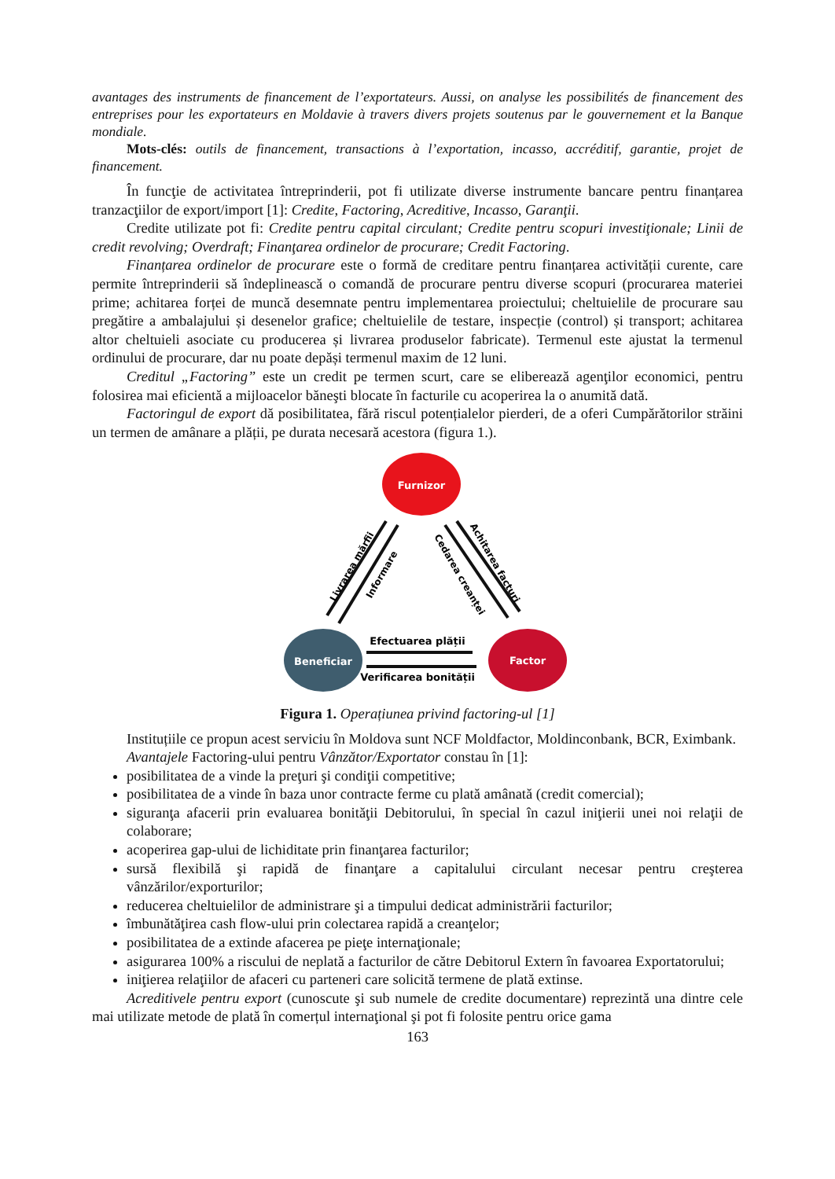avantages des instruments de financement de l’exportateurs. Aussi, on analyse les possibilités de financement des entreprises pour les exportateurs en Moldavie à travers divers projets soutenus par le gouvernement et la Banque mondiale.
Mots-clés: outils de financement, transactions à l’exportation, incasso, accréditif, garantie, projet de financement.
În funcţie de activitatea întreprinderii, pot fi utilizate diverse instrumente bancare pentru finanțarea tranzacţiilor de export/import [1]: Credite, Factoring, Acreditive, Incasso, Garanţii.
Credite utilizate pot fi: Credite pentru capital circulant; Credite pentru scopuri investiţionale; Linii de credit revolving; Overdraft; Finanţarea ordinelor de procurare; Credit Factoring.
Finanțarea ordinelor de procurare este o formă de creditare pentru finanțarea activității curente, care permite întreprinderii să îndeplinească o comandă de procurare pentru diverse scopuri (procurarea materiei prime; achitarea forței de muncă desemnate pentru implementarea proiectului; cheltuielile de procurare sau pregătire a ambalajului și desenelor grafice; cheltuielile de testare, inspecție (control) și transport; achitarea altor cheltuieli asociate cu producerea și livrarea produselor fabricate). Termenul este ajustat la termenul ordinului de procurare, dar nu poate depăși termenul maxim de 12 luni.
Creditul „Factoring” este un credit pe termen scurt, care se eliberează agenţilor economici, pentru folosirea mai eficientă a mijloacelor băneşti blocate în facturile cu acoperirea la o anumită dată.
Factoringul de export dă posibilitatea, fără riscul potențialelor pierderi, de a oferi Cumpărătorilor străini un termen de amânare a plății, pe durata necesară acestora (figura 1.).
Furnizor
Beneficiar
Factor
Livrarea mărfii
Informare
Cedarea creanței
Achitarea facturi
Efectuarea plății
Verificarea bonității
Figura 1. Operațiunea privind factoring-ul [1]
Instituțiile ce propun acest serviciu în Moldova sunt NCF Moldfactor, Moldinconbank, BCR, Eximbank.
Avantajele Factoring-ului pentru Vânzător/Exportator constau în [1]:
posibilitatea de a vinde la preţuri şi condiţii competitive;
posibilitatea de a vinde în baza unor contracte ferme cu plată amânată (credit comercial);
siguranţa afacerii prin evaluarea bonităţii Debitorului, în special în cazul iniţierii unei noi relaţii de colaborare;
acoperirea gap-ului de lichiditate prin finanţarea facturilor;
sursă flexibilă şi rapidă de finanţare a capitalului circulant necesar pentru creşterea vânzărilor/exporturilor;
reducerea cheltuielilor de administrare şi a timpului dedicat administrării facturilor;
îmbunătăţirea cash flow-ului prin colectarea rapidă a creanţelor;
posibilitatea de a extinde afacerea pe pieţe internaţionale;
asigurarea 100% a riscului de neplată a facturilor de către Debitorul Extern în favoarea Exportatorului;
iniţierea relaţiilor de afaceri cu parteneri care solicită termene de plată extinse.
Acreditivele pentru export (cunoscute şi sub numele de credite documentare) reprezintă una dintre cele mai utilizate metode de plată în comerțul internaţional şi pot fi folosite pentru orice gama
163